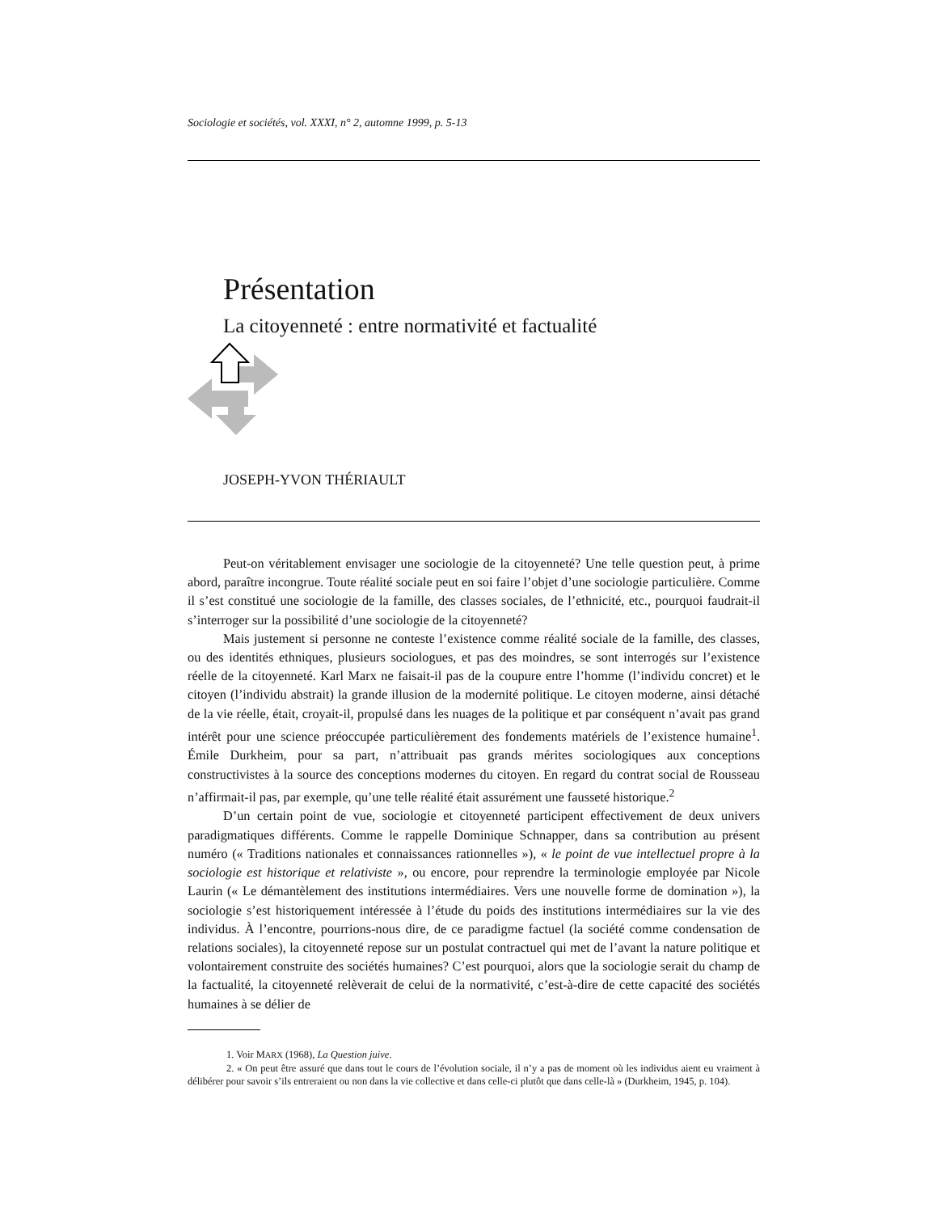Sociologie et sociétés, vol. XXXI, n° 2, automne 1999, p. 5-13
Présentation
La citoyenneté : entre normativité et factualité
JOSEPH-YVON THÉRIAULT
Peut-on véritablement envisager une sociologie de la citoyenneté? Une telle question peut, à prime abord, paraître incongrue. Toute réalité sociale peut en soi faire l’objet d’une sociologie particulière. Comme il s’est constitué une sociologie de la famille, des classes sociales, de l’ethnicité, etc., pourquoi faudrait-il s’interroger sur la possibilité d’une sociologie de la citoyenneté?
Mais justement si personne ne conteste l’existence comme réalité sociale de la famille, des classes, ou des identités ethniques, plusieurs sociologues, et pas des moindres, se sont interrogés sur l’existence réelle de la citoyenneté. Karl Marx ne faisait-il pas de la coupure entre l’homme (l’individu concret) et le citoyen (l’individu abstrait) la grande illusion de la modernité politique. Le citoyen moderne, ainsi détaché de la vie réelle, était, croyait-il, propulsé dans les nuages de la politique et par conséquent n’avait pas grand intérêt pour une science préoccupée particulièrement des fondements matériels de l’existence humaine<sup>1</sup>. Émile Durkheim, pour sa part, n’attribuait pas grands mérites sociologiques aux conceptions constructivistes à la source des conceptions modernes du citoyen. En regard du contrat social de Rousseau n’affirmait-il pas, par exemple, qu’une telle réalité était assurément une fausseté historique.<sup>2</sup>
D’un certain point de vue, sociologie et citoyenneté participent effectivement de deux univers paradigmatiques différents. Comme le rappelle Dominique Schnapper, dans sa contribution au présent numéro (« Traditions nationales et connaissances rationnelles »), « le point de vue intellectuel propre à la sociologie est historique et relativiste », ou encore, pour reprendre la terminologie employée par Nicole Laurin (« Le démantèlement des institutions intermédiaires. Vers une nouvelle forme de domination »), la sociologie s’est historiquement intéressée à l’étude du poids des institutions intermédiaires sur la vie des individus. À l’encontre, pourrions-nous dire, de ce paradigme factuel (la société comme condensation de relations sociales), la citoyenneté repose sur un postulat contractuel qui met de l’avant la nature politique et volontairement construite des sociétés humaines? C’est pourquoi, alors que la sociologie serait du champ de la factualité, la citoyenneté relèverait de celui de la normativité, c’est-à-dire de cette capacité des sociétés humaines à se délier de
1. Voir MARX (1968), La Question juive.
2. « On peut être assuré que dans tout le cours de l’évolution sociale, il n’y a pas de moment où les individus aient eu vraiment à délibérer pour savoir s’ils entreraient ou non dans la vie collective et dans celle-ci plutôt que dans celle-là » (Durkheim, 1945, p. 104).